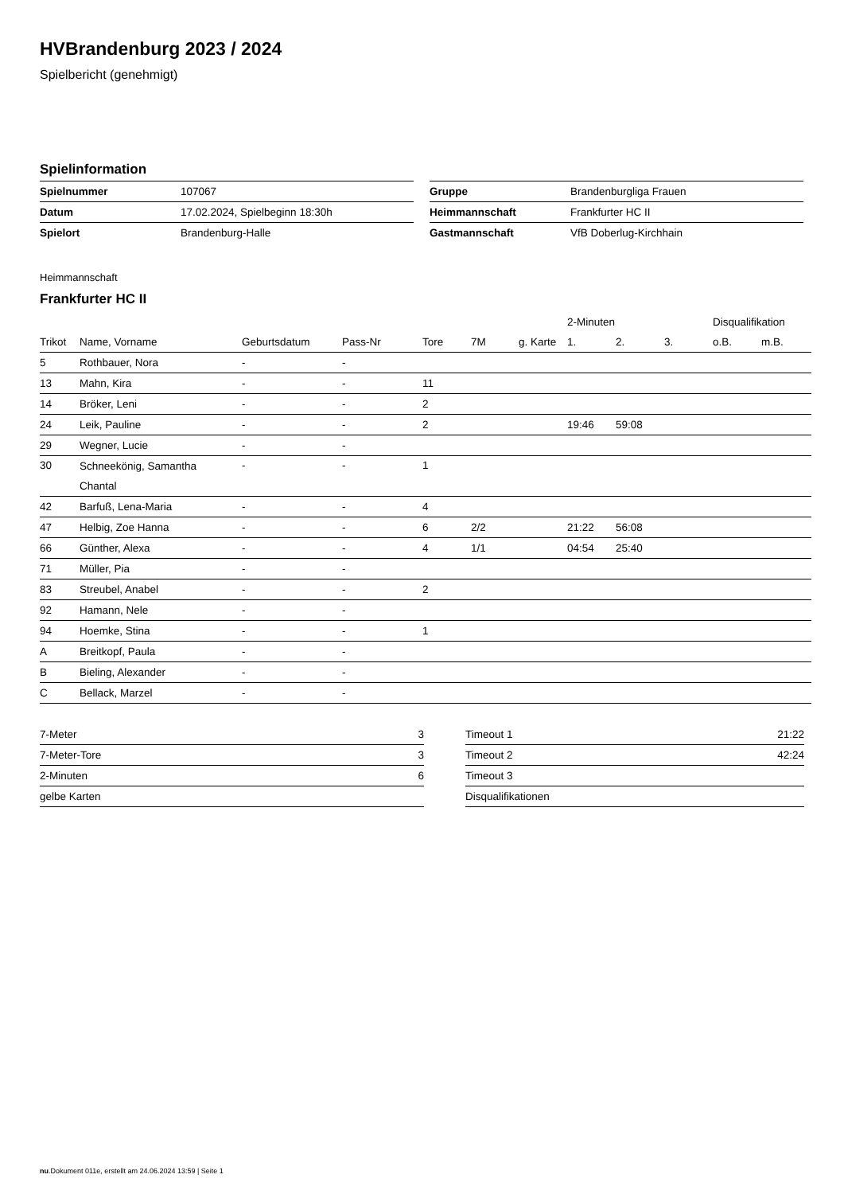HVBrandenburg 2023 / 2024
Spielbericht (genehmigt)
Spielinformation
| Spielnummer | 107067 |
| Datum | 17.02.2024, Spielbeginn 18:30h |
| Spielort | Brandenburg-Halle |
| Gruppe | Brandenburgliga Frauen |
| Heimmannschaft | Frankfurter HC II |
| Gastmannschaft | VfB Doberlug-Kirchhain |
Heimmannschaft
Frankfurter HC II
| | | | | | | | 2-Minuten | | | Disqualifikation | |
| --- | --- | --- | --- | --- | --- | --- | --- | --- | --- | --- | --- |
| Trikot | Name, Vorname | Geburtsdatum | Pass-Nr | Tore | 7M | g. Karte | 1. | 2. | 3. | o.B. | m.B. |
| 5 | Rothbauer, Nora | - | - | | | | | | | | |
| 13 | Mahn, Kira | - | - | 11 | | | | | | | |
| 14 | Bröker, Leni | - | - | 2 | | | | | | | |
| 24 | Leik, Pauline | - | - | 2 | | | 19:46 | 59:08 | | | |
| 29 | Wegner, Lucie | - | - | | | | | | | | |
| 30 | Schneekönig, Samantha Chantal | - | - | 1 | | | | | | | |
| 42 | Barfuß, Lena-Maria | - | - | 4 | | | | | | | |
| 47 | Helbig, Zoe Hanna | - | - | 6 | 2/2 | | 21:22 | 56:08 | | | |
| 66 | Günther, Alexa | - | - | 4 | 1/1 | | 04:54 | 25:40 | | | |
| 71 | Müller, Pia | - | - | | | | | | | | |
| 83 | Streubel, Anabel | - | - | 2 | | | | | | | |
| 92 | Hamann, Nele | - | - | | | | | | | | |
| 94 | Hoemke, Stina | - | - | 1 | | | | | | | |
| A | Breitkopf, Paula | - | - | | | | | | | | |
| B | Bieling, Alexander | - | - | | | | | | | | |
| C | Bellack, Marzel | - | - | | | | | | | | |
| 7-Meter | 3 |
| 7-Meter-Tore | 3 |
| 2-Minuten | 6 |
| gelbe Karten | |
| Timeout 1 | 21:22 |
| Timeout 2 | 42:24 |
| Timeout 3 | |
| Disqualifikationen | |
nu.Dokument 011e, erstellt am 24.06.2024 13:59 | Seite 1